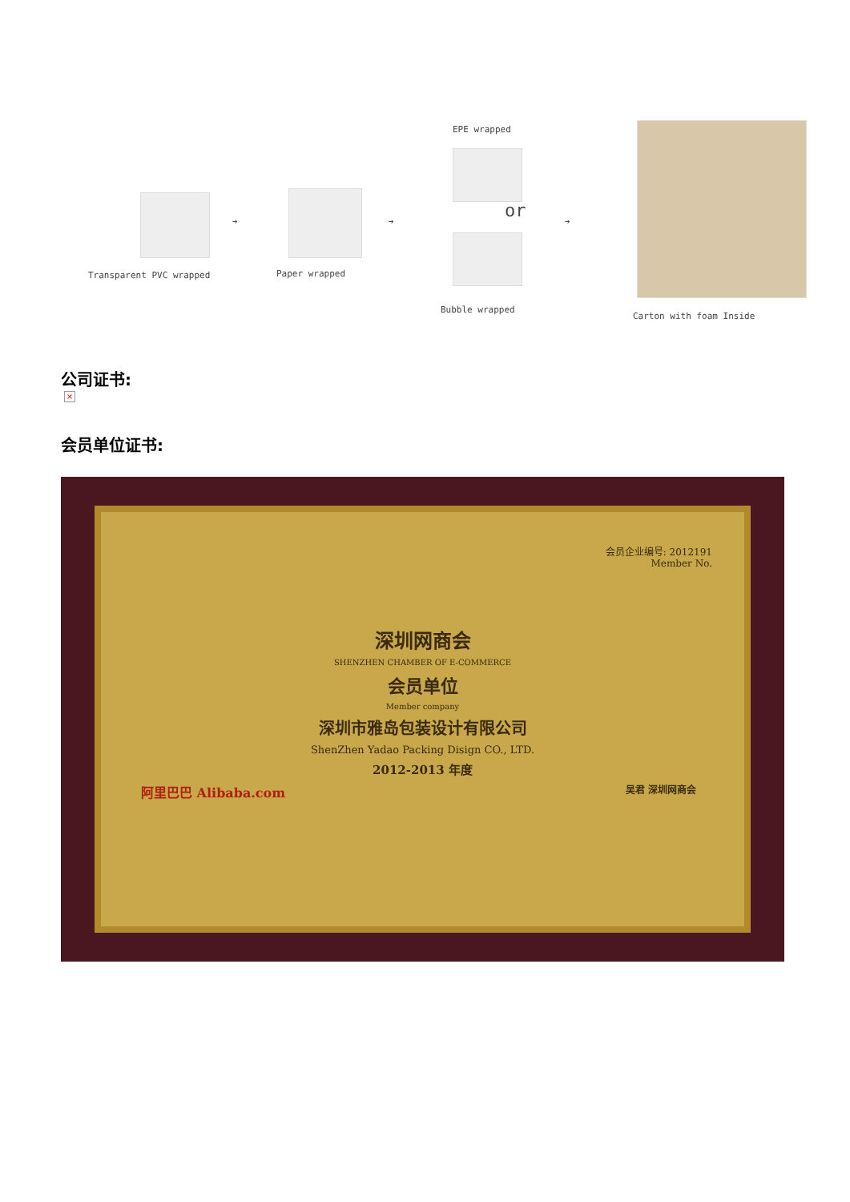Transparent PVC wrapped
➔
Paper wrapped
➔
EPE wrapped
or
Bubble wrapped
➔
Carton with foam Inside
公司证书:
×
会员单位证书:
会员企业编号: 2012191
Member No.
深圳网商会
SHENZHEN CHAMBER OF E-COMMERCE
会员单位
Member company
深圳市雅岛包装设计有限公司
ShenZhen Yadao Packing Disign CO., LTD.
2012-2013 年度
阿里巴巴 Alibaba.com 吴君 深圳网商会